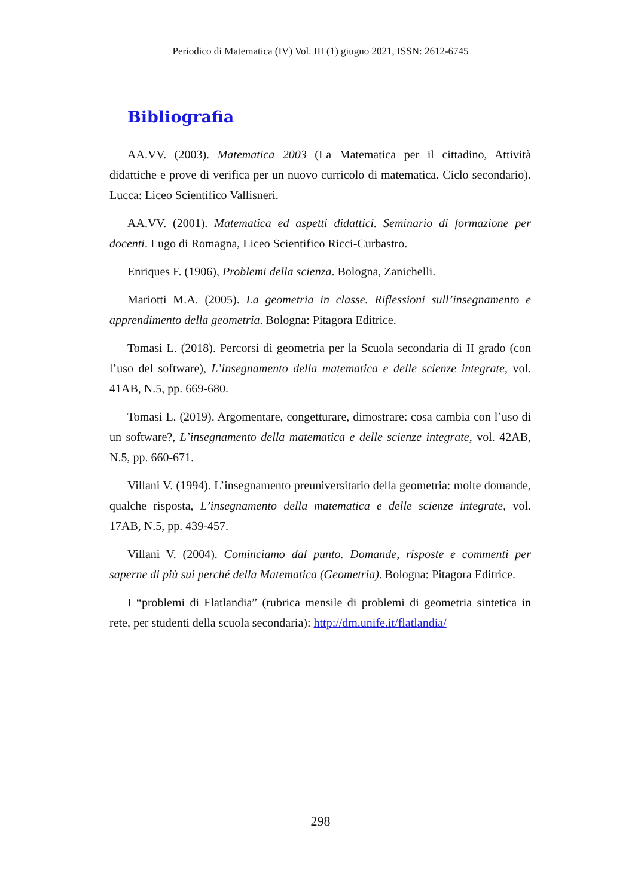Periodico di Matematica (IV) Vol. III (1) giugno 2021, ISSN: 2612-6745
Bibliografia
AA.VV. (2003). Matematica 2003 (La Matematica per il cittadino, Attività didattiche e prove di verifica per un nuovo curricolo di matematica. Ciclo secondario). Lucca: Liceo Scientifico Vallisneri.
AA.VV. (2001). Matematica ed aspetti didattici. Seminario di formazione per docenti. Lugo di Romagna, Liceo Scientifico Ricci-Curbastro.
Enriques F. (1906), Problemi della scienza. Bologna, Zanichelli.
Mariotti M.A. (2005). La geometria in classe. Riflessioni sull’insegnamento e apprendimento della geometria. Bologna: Pitagora Editrice.
Tomasi L. (2018). Percorsi di geometria per la Scuola secondaria di II grado (con l’uso del software), L’insegnamento della matematica e delle scienze integrate, vol. 41AB, N.5, pp. 669-680.
Tomasi L. (2019). Argomentare, congetturare, dimostrare: cosa cambia con l’uso di un software?, L’insegnamento della matematica e delle scienze integrate, vol. 42AB, N.5, pp. 660-671.
Villani V. (1994). L’insegnamento preuniversitario della geometria: molte domande, qualche risposta, L’insegnamento della matematica e delle scienze integrate, vol. 17AB, N.5, pp. 439-457.
Villani V. (2004). Cominciamo dal punto. Domande, risposte e commenti per saperne di più sui perché della Matematica (Geometria). Bologna: Pitagora Editrice.
I “problemi di Flatlandia” (rubrica mensile di problemi di geometria sintetica in rete, per studenti della scuola secondaria): http://dm.unife.it/flatlandia/
298